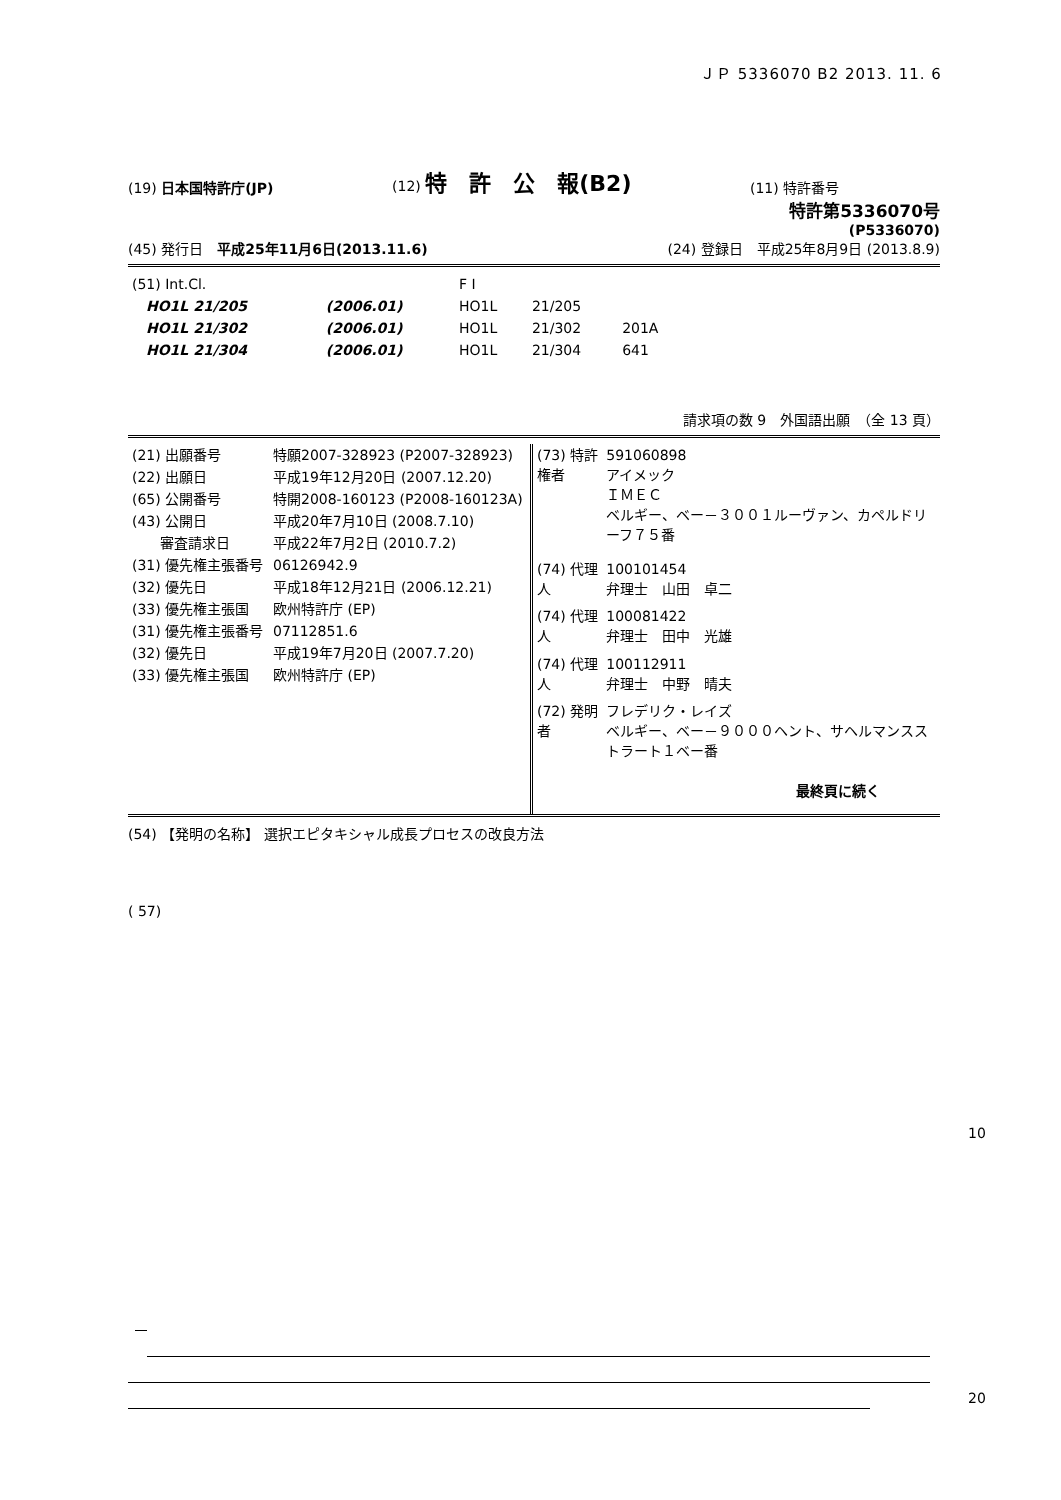ＪＰ 5336070 B2 2013. 11. 6
(19) 日本国特許庁(JP) (12) 特　許　公　報(B2) (11) 特許番号
特許第5336070号
(P5336070)
(45) 発行日　平成25年11月6日(2013.11.6) (24) 登録日　平成25年8月9日 (2013.8.9)
| (51) Int.Cl. | | F I | | |
| HO1L 21/205 | (2006.01) | HO1L | 21/205 | |
| HO1L 21/302 | (2006.01) | HO1L | 21/302 | 201A |
| HO1L 21/304 | (2006.01) | HO1L | 21/304 | 641 |
請求項の数 9　外国語出願　（全 13 頁）
| (21) 出願番号 | 特願2007-328923 (P2007-328923) |
| (22) 出願日 | 平成19年12月20日 (2007.12.20) |
| (65) 公開番号 | 特開2008-160123 (P2008-160123A) |
| (43) 公開日 | 平成20年7月10日 (2008.7.10) |
| 審査請求日 | 平成22年7月2日 (2010.7.2) |
| (31) 優先権主張番号 | 06126942.9 |
| (32) 優先日 | 平成18年12月21日 (2006.12.21) |
| (33) 優先権主張国 | 欧州特許庁 (EP) |
| (31) 優先権主張番号 | 07112851.6 |
| (32) 優先日 | 平成19年7月20日 (2007.7.20) |
| (33) 優先権主張国 | 欧州特許庁 (EP) |
| (73) 特許権者 | 591060898 アイメック ＩＭＥＣ ベルギー、ベー－３００１ルーヴァン、カペルドリーフ７５番 |
| (74) 代理人 | 100101454 弁理士 山田 卓二 |
| (74) 代理人 | 100081422 弁理士 田中 光雄 |
| (74) 代理人 | 100112911 弁理士 中野 晴夫 |
| (72) 発明者 | フレデリク・レイズ ベルギー、ベー－９０００ヘント、サヘルマンスストラート１ベー番 最終頁に続く |
(54) 【発明の名称】 選択エピタキシャル成長プロセスの改良方法
( 57)
10
20